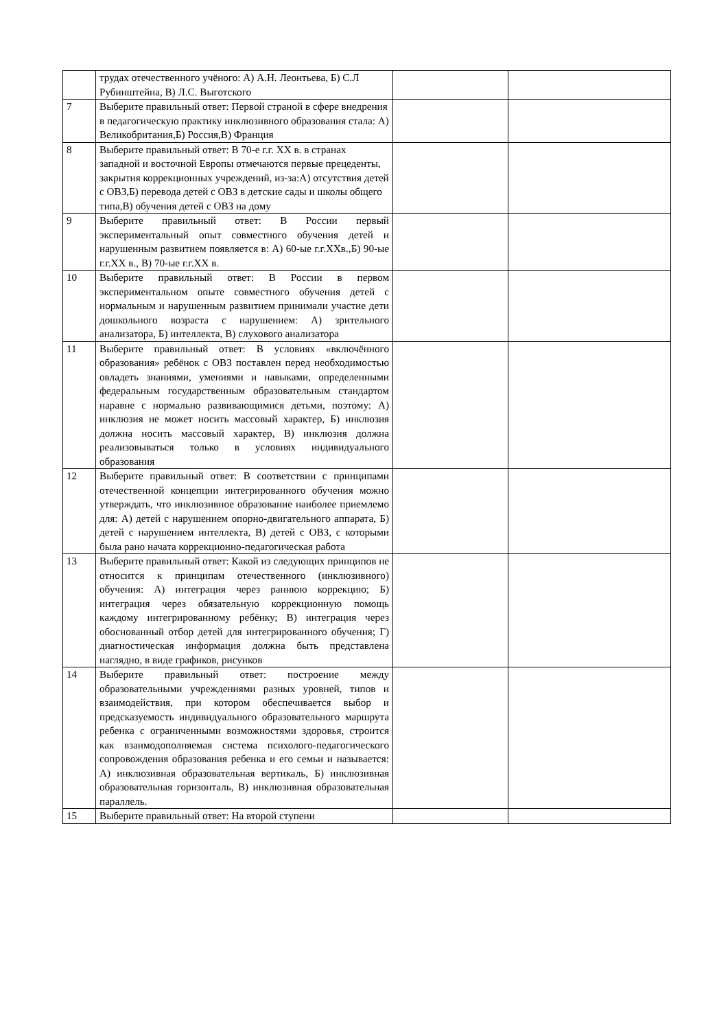| | трудах отечественного учёного: А) А.Н. Леонтьева, Б) С.Л Рубинштейна, В) Л.С. Выготского | | |
| 7 | Выберите правильный ответ: Первой страной в сфере внедрения в педагогическую практику инклюзивного образования стала: А) Великобритания,Б) Россия,В) Франция | | |
| 8 | Выберите правильный ответ: В 70-е г.г. XX в. в странах западной и восточной Европы отмечаются первые прецеденты, закрытия коррекционных учреждений, из-за:А) отсутствия детей с ОВЗ,Б) перевода детей с ОВЗ в детские сады и школы общего типа,В) обучения детей с ОВЗ на дому | | |
| 9 | Выберите правильный ответ: В России первый экспериментальный опыт совместного обучения детей и нарушенным развитием появляется в: А) 60-ые г.г.XXв.,Б) 90-ые г.г.XX в., В) 70-ые г.г.XX в. | | |
| 10 | Выберите правильный ответ: В России в первом экспериментальном опыте совместного обучения детей с нормальным и нарушенным развитием принимали участие дети дошкольного возраста с нарушением: А) зрительного анализатора, Б) интеллекта, В) слухового анализатора | | |
| 11 | Выберите правильный ответ: В условиях «включённого образования» ребёнок с ОВЗ поставлен перед необходимостью овладеть знаниями, умениями и навыками, определенными федеральным государственным образовательным стандартом наравне с нормально развивающимися детьми, поэтому: А) инклюзия не может носить массовый характер, Б) инклюзия должна носить массовый характер, В) инклюзия должна реализовываться только в условиях индивидуального образования | | |
| 12 | Выберите правильный ответ: В соответствии с принципами отечественной концепции интегрированного обучения можно утверждать, что инклюзивное образование наиболее приемлемо для: А) детей с нарушением опорно-двигательного аппарата, Б) детей с нарушением интеллекта, В) детей с ОВЗ, с которыми была рано начата коррекционно-педагогическая работа | | |
| 13 | Выберите правильный ответ: Какой из следующих принципов не относится к принципам отечественного (инклюзивного) обучения: А) интеграция через раннюю коррекцию; Б) интеграция через обязательную коррекционную помощь каждому интегрированному ребёнку; В) интеграция через обоснованный отбор детей для интегрированного обучения; Г) диагностическая информация должна быть представлена наглядно, в виде графиков, рисунков | | |
| 14 | Выберите правильный ответ: построение между образовательными учреждениями разных уровней, типов и взаимодействия, при котором обеспечивается выбор и предсказуемость индивидуального образовательного маршрута ребенка с ограниченными возможностями здоровья, строится как взаимодополняемая система психолого-педагогического сопровождения образования ребенка и его семьи и называется: А) инклюзивная образовательная вертикаль, Б) инклюзивная образовательная горизонталь, В) инклюзивная образовательная параллель. | | |
| 15 | Выберите правильный ответ: На второй ступени | | |